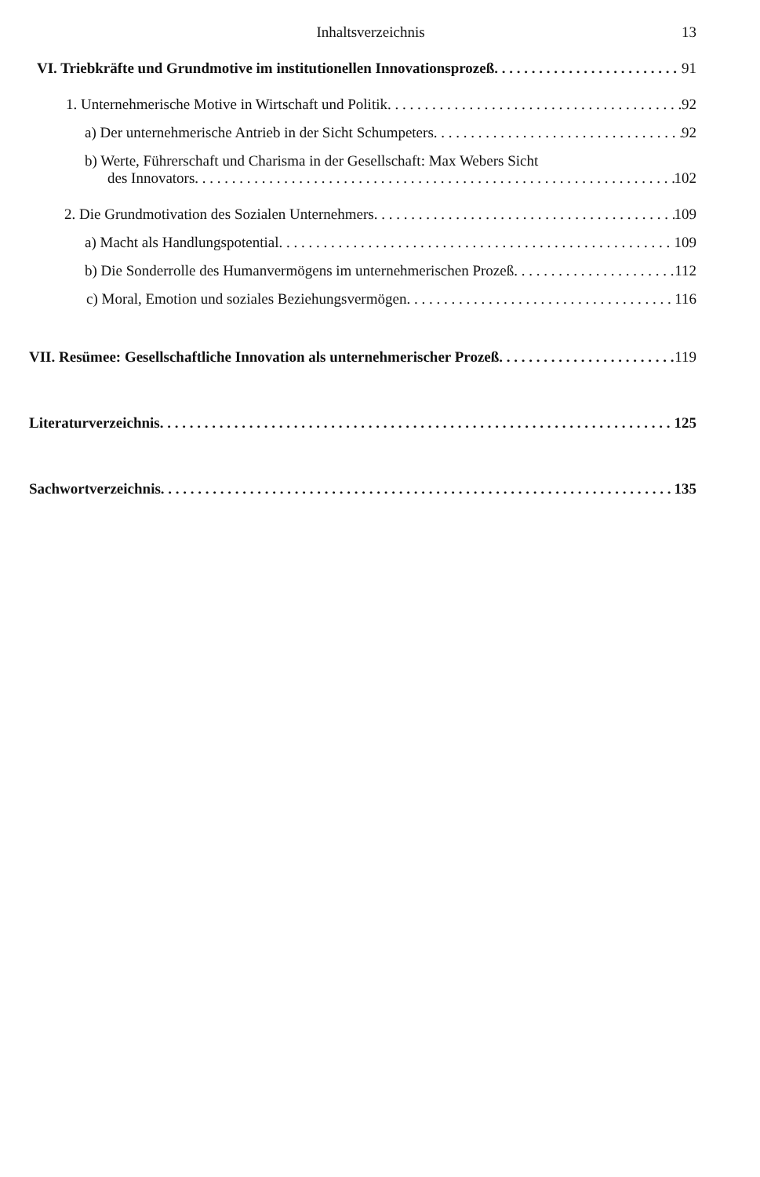Inhaltsverzeichnis 13
VI. Triebkräfte und Grundmotive im institutionellen Innovationsprozeß 91
1. Unternehmerische Motive in Wirtschaft und Politik 92
a) Der unternehmerische Antrieb in der Sicht Schumpeters 92
b) Werte, Führerschaft und Charisma in der Gesellschaft: Max Webers Sicht
des Innovators 102
2. Die Grundmotivation des Sozialen Unternehmers 109
a) Macht als Handlungspotential 109
b) Die Sonderrolle des Humanvermögens im unternehmerischen Prozeß 112
c) Moral, Emotion und soziales Beziehungsvermögen 116
VII. Resümee: Gesellschaftliche Innovation als unternehmerischer Prozeß 119
Literaturverzeichnis 125
Sachwortverzeichnis 135